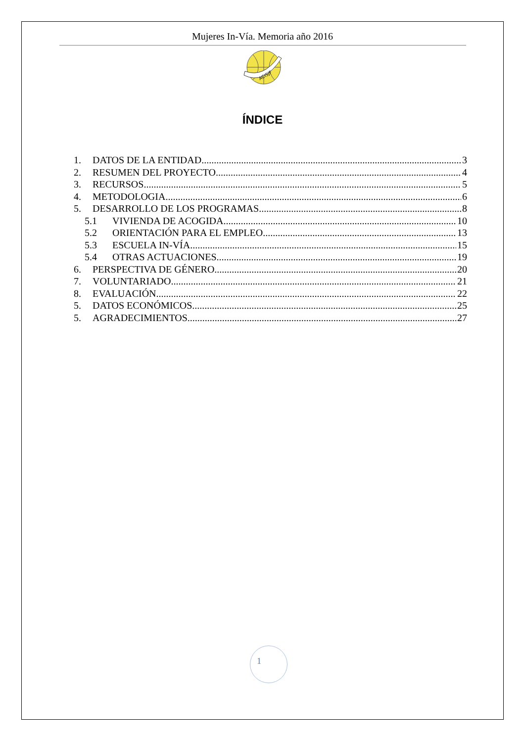Mujeres In-Vía. Memoria año 2016
ACISJF
ÍNDICE
1. DATOS DE LA ENTIDAD 3
2. RESUMEN DEL PROYECTO 4
3. RECURSOS 5
4. METODOLOGIA 6
5. DESARROLLO DE LOS PROGRAMAS 8
5.1 VIVIENDA DE ACOGIDA 10
5.2 ORIENTACIÓN PARA EL EMPLEO 13
5.3 ESCUELA IN-VÍA 15
5.4 OTRAS ACTUACIONES 19
6. PERSPECTIVA DE GÉNERO 20
7. VOLUNTARIADO 21
8. EVALUACIÓN 22
5. DATOS ECONÓMICOS 25
5. AGRADECIMIENTOS 27
1